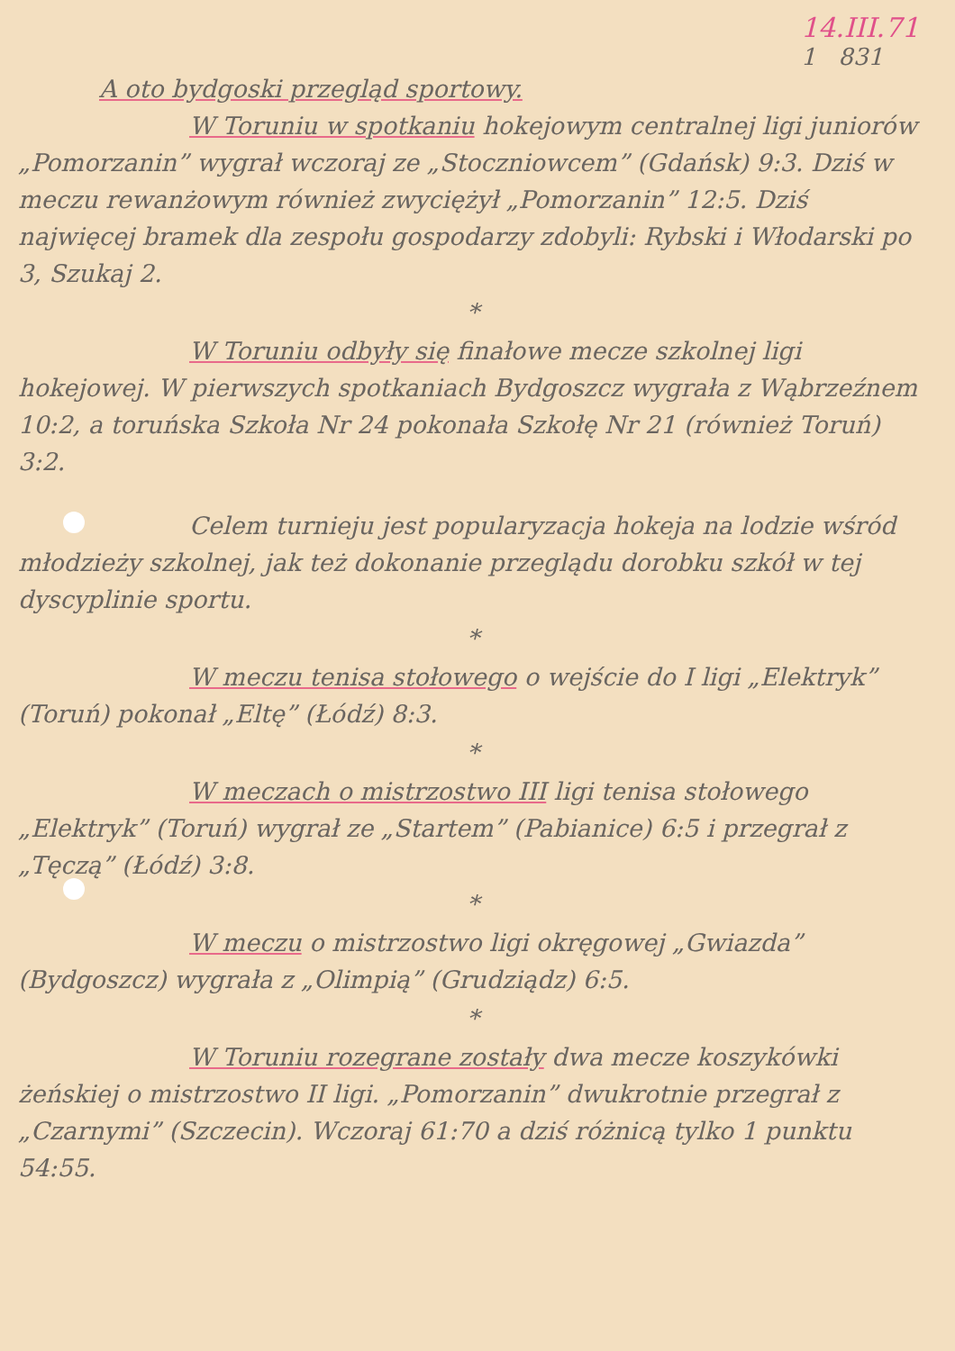14.III.71
1 831
A oto bydgoski przegląd sportowy.
W Toruniu w spotkaniu hokejowym centralnej ligi juniorów „Pomorzanin” wygrał wczoraj ze „Stoczniowcem” (Gdańsk) 9:3. Dziś w meczu rewanżowym również zwyciężył „Pomorzanin” 12:5. Dziś najwięcej bramek dla zespołu gospodarzy zdobyli: Rybski i Włodarski po 3, Szukaj 2.
*
W Toruniu odbyły się finałowe mecze szkolnej ligi hokejowej. W pierwszych spotkaniach Bydgoszcz wygrała z Wąbrzeźnem 10:2, a toruńska Szkoła Nr 24 pokonała Szkołę Nr 21 (również Toruń) 3:2.
Celem turnieju jest popularyzacja hokeja na lodzie wśród młodzieży szkolnej, jak też dokonanie przeglądu dorobku szkół w tej dyscyplinie sportu.
*
W meczu tenisa stołowego o wejście do I ligi „Elektryk” (Toruń) pokonał „Eltę” (Łódź) 8:3.
*
W meczach o mistrzostwo III ligi tenisa stołowego „Elektryk” (Toruń) wygrał ze „Startem” (Pabianice) 6:5 i przegrał z „Tęczą” (Łódź) 3:8.
*
W meczu o mistrzostwo ligi okręgowej „Gwiazda” (Bydgoszcz) wygrała z „Olimpią” (Grudziądz) 6:5.
*
W Toruniu rozegrane zostały dwa mecze koszykówki żeńskiej o mistrzostwo II ligi. „Pomorzanin” dwukrotnie przegrał z „Czarnymi” (Szczecin). Wczoraj 61:70 a dziś różnicą tylko 1 punktu 54:55.